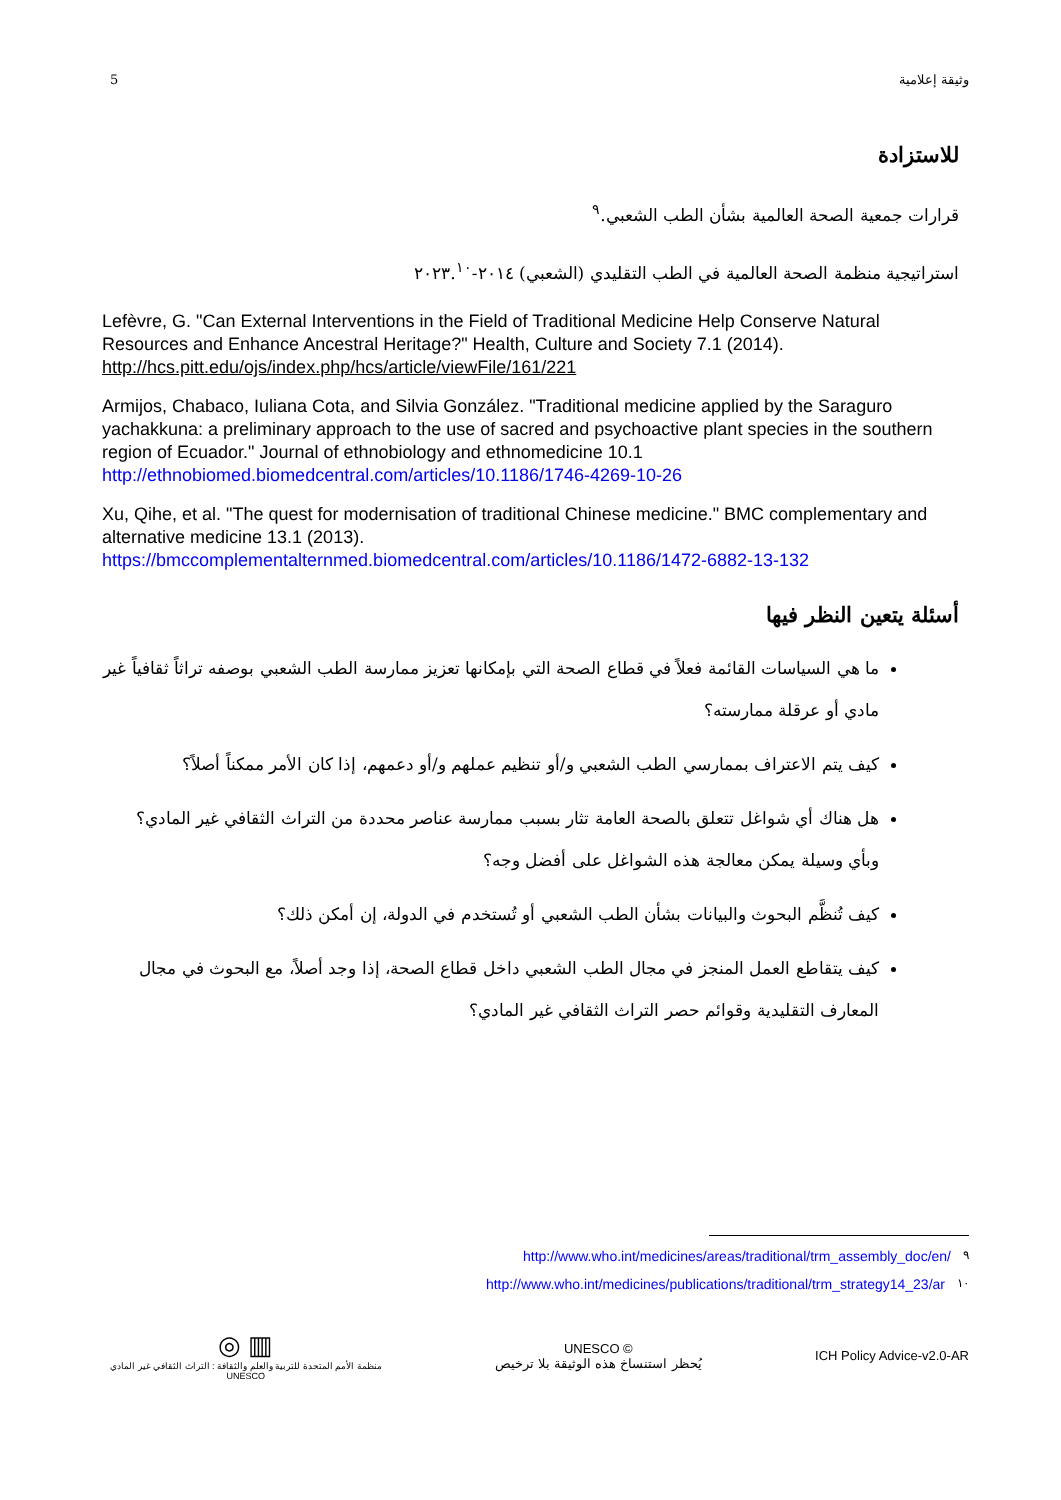5 وثيقة إعلامية
للاستزادة
قرارات جمعية الصحة العالمية بشأن الطب الشعبي.<sup>٩</sup>
استراتيجية منظمة الصحة العالمية في الطب التقليدي (الشعبي) ٢٠١٤-٢٠٢٣.<sup>١٠</sup>
Lefèvre, G. "Can External Interventions in the Field of Traditional Medicine Help Conserve Natural Resources and Enhance Ancestral Heritage?" Health, Culture and Society 7.1 (2014). http://hcs.pitt.edu/ojs/index.php/hcs/article/viewFile/161/221
Armijos, Chabaco, Iuliana Cota, and Silvia González. "Traditional medicine applied by the Saraguro yachakkuna: a preliminary approach to the use of sacred and psychoactive plant species in the southern region of Ecuador." Journal of ethnobiology and ethnomedicine 10.1 http://ethnobiomed.biomedcentral.com/articles/10.1186/1746-4269-10-26
Xu, Qihe, et al. "The quest for modernisation of traditional Chinese medicine." BMC complementary and alternative medicine 13.1 (2013). https://bmccomplementalternmed.biomedcentral.com/articles/10.1186/1472-6882-13-132
أسئلة يتعين النظر فيها
ما هي السياسات القائمة فعلاً في قطاع الصحة التي بإمكانها تعزيز ممارسة الطب الشعبي بوصفه تراثاً ثقافياً غير مادي أو عرقلة ممارسته؟
كيف يتم الاعتراف بممارسي الطب الشعبي و/أو تنظيم عملهم و/أو دعمهم، إذا كان الأمر ممكناً أصلاً؟
هل هناك أي شواغل تتعلق بالصحة العامة تثار بسبب ممارسة عناصر محددة من التراث الثقافي غير المادي؟ وبأي وسيلة يمكن معالجة هذه الشواغل على أفضل وجه؟
كيف تُنظَّم البحوث والبيانات بشأن الطب الشعبي أو تُستخدم في الدولة، إن أمكن ذلك؟
كيف يتقاطع العمل المنجز في مجال الطب الشعبي داخل قطاع الصحة، إذا وجد أصلاً، مع البحوث في مجال المعارف التقليدية وقوائم حصر التراث الثقافي غير المادي؟
http://www.who.int/medicines/areas/traditional/trm_assembly_doc/en/<sup>٩</sup>
http://www.who.int/medicines/publications/traditional/trm_strategy14_23/ar<sup>١٠</sup>
◎ ▥
منظمة الأمم المتحدة للتربية والعلم والثقافة : التراث الثقافي غير المادي
UNESCO
UNESCO ©
يُحظر استنساخ هذه الوثيقة بلا ترخيص
ICH Policy Advice-v2.0-AR